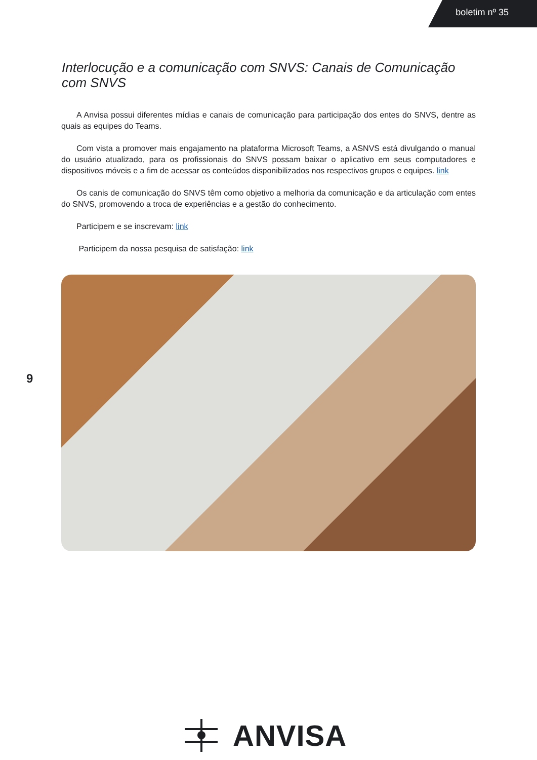boletim nº 35
Interlocução e a comunicação com SNVS: Canais de Comunicação com SNVS
A Anvisa possui diferentes mídias e canais de comunicação para participação dos entes do SNVS, dentre as quais as equipes do Teams.
Com vista a promover mais engajamento na plataforma Microsoft Teams, a ASNVS está divulgando o manual do usuário atualizado, para os profissionais do SNVS possam baixar o aplicativo em seus computadores e dispositivos móveis e a fim de acessar os conteúdos disponibilizados nos respectivos grupos e equipes. link
Os canis de comunicação do SNVS têm como objetivo a melhoria da comunicação e da articulação com entes do SNVS, promovendo a troca de experiências e a gestão do conhecimento.
Participem e se inscrevam: link
Participem da nossa pesquisa de satisfação: link
9
ANVISA